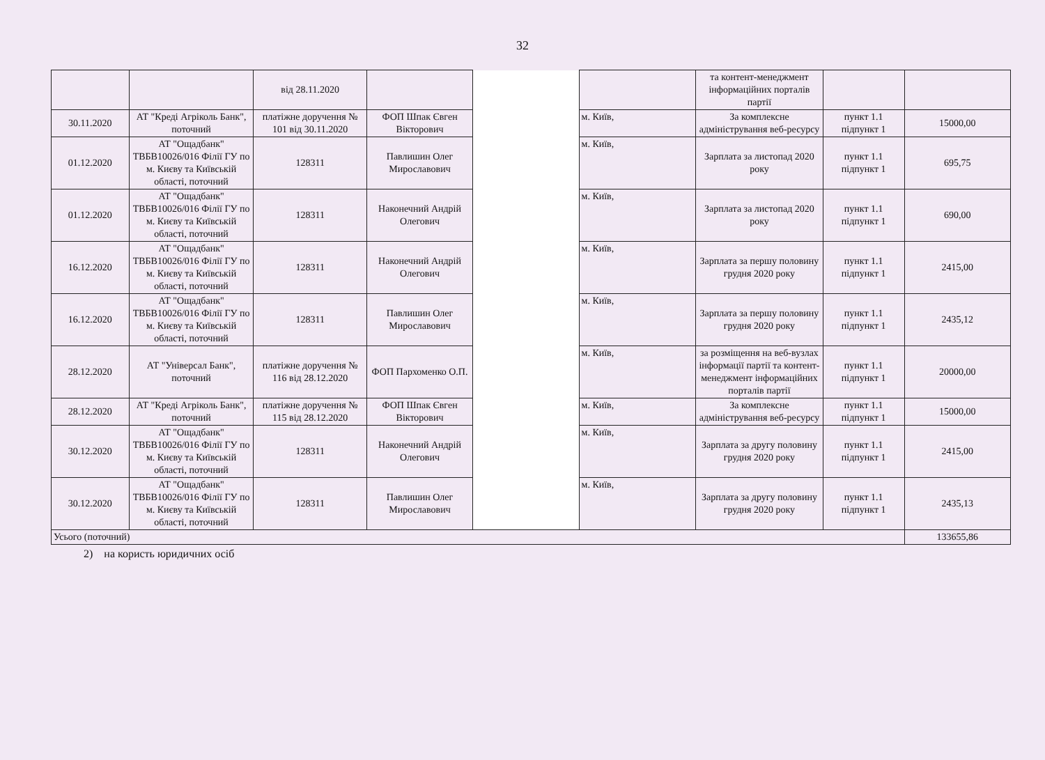32
| | | від 28.11.2020 | | | | та контент-менеджмент інформаційних порталів партії | | |
| 30.11.2020 | АТ "Креді Агріколь Банк", поточний | платіжне доручення № 101 від 30.11.2020 | ФОП Шпак Євген Вікторович | | м. Київ, | За комплексне адміністрування веб-ресурсу | пункт 1.1 підпункт 1 | 15000,00 |
| 01.12.2020 | АТ "Ощадбанк" ТВБВ10026/016 Філії ГУ по м. Києву та Київській області, поточний | 128311 | Павлишин Олег Мирославович | | м. Київ, | Зарплата за листопад 2020 року | пункт 1.1 підпункт 1 | 695,75 |
| 01.12.2020 | АТ "Ощадбанк" ТВБВ10026/016 Філії ГУ по м. Києву та Київській області, поточний | 128311 | Наконечний Андрій Олегович | | м. Київ, | Зарплата за листопад 2020 року | пункт 1.1 підпункт 1 | 690,00 |
| 16.12.2020 | АТ "Ощадбанк" ТВБВ10026/016 Філії ГУ по м. Києву та Київській області, поточний | 128311 | Наконечний Андрій Олегович | | м. Київ, | Зарплата за першу половину грудня 2020 року | пункт 1.1 підпункт 1 | 2415,00 |
| 16.12.2020 | АТ "Ощадбанк" ТВБВ10026/016 Філії ГУ по м. Києву та Київській області, поточний | 128311 | Павлишин Олег Мирославович | | м. Київ, | Зарплата за першу половину грудня 2020 року | пункт 1.1 підпункт 1 | 2435,12 |
| 28.12.2020 | АТ "Універсал Банк", поточний | платіжне доручення № 116 від 28.12.2020 | ФОП Пархоменко О.П. | | м. Київ, | за розміщення на веб-вузлах інформації партії та контент-менеджмент інформаційних порталів партії | пункт 1.1 підпункт 1 | 20000,00 |
| 28.12.2020 | АТ "Креді Агріколь Банк", поточний | платіжне доручення № 115 від 28.12.2020 | ФОП Шпак Євген Вікторович | | м. Київ, | За комплексне адміністрування веб-ресурсу | пункт 1.1 підпункт 1 | 15000,00 |
| 30.12.2020 | АТ "Ощадбанк" ТВБВ10026/016 Філії ГУ по м. Києву та Київській області, поточний | 128311 | Наконечний Андрій Олегович | | м. Київ, | Зарплата за другу половину грудня 2020 року | пункт 1.1 підпункт 1 | 2415,00 |
| 30.12.2020 | АТ "Ощадбанк" ТВБВ10026/016 Філії ГУ по м. Києву та Київській області, поточний | 128311 | Павлишин Олег Мирославович | | м. Київ, | Зарплата за другу половину грудня 2020 року | пункт 1.1 підпункт 1 | 2435,13 |
| Усього (поточний) | | | | | | | | 133655,86 |
2) на користь юридичних осіб